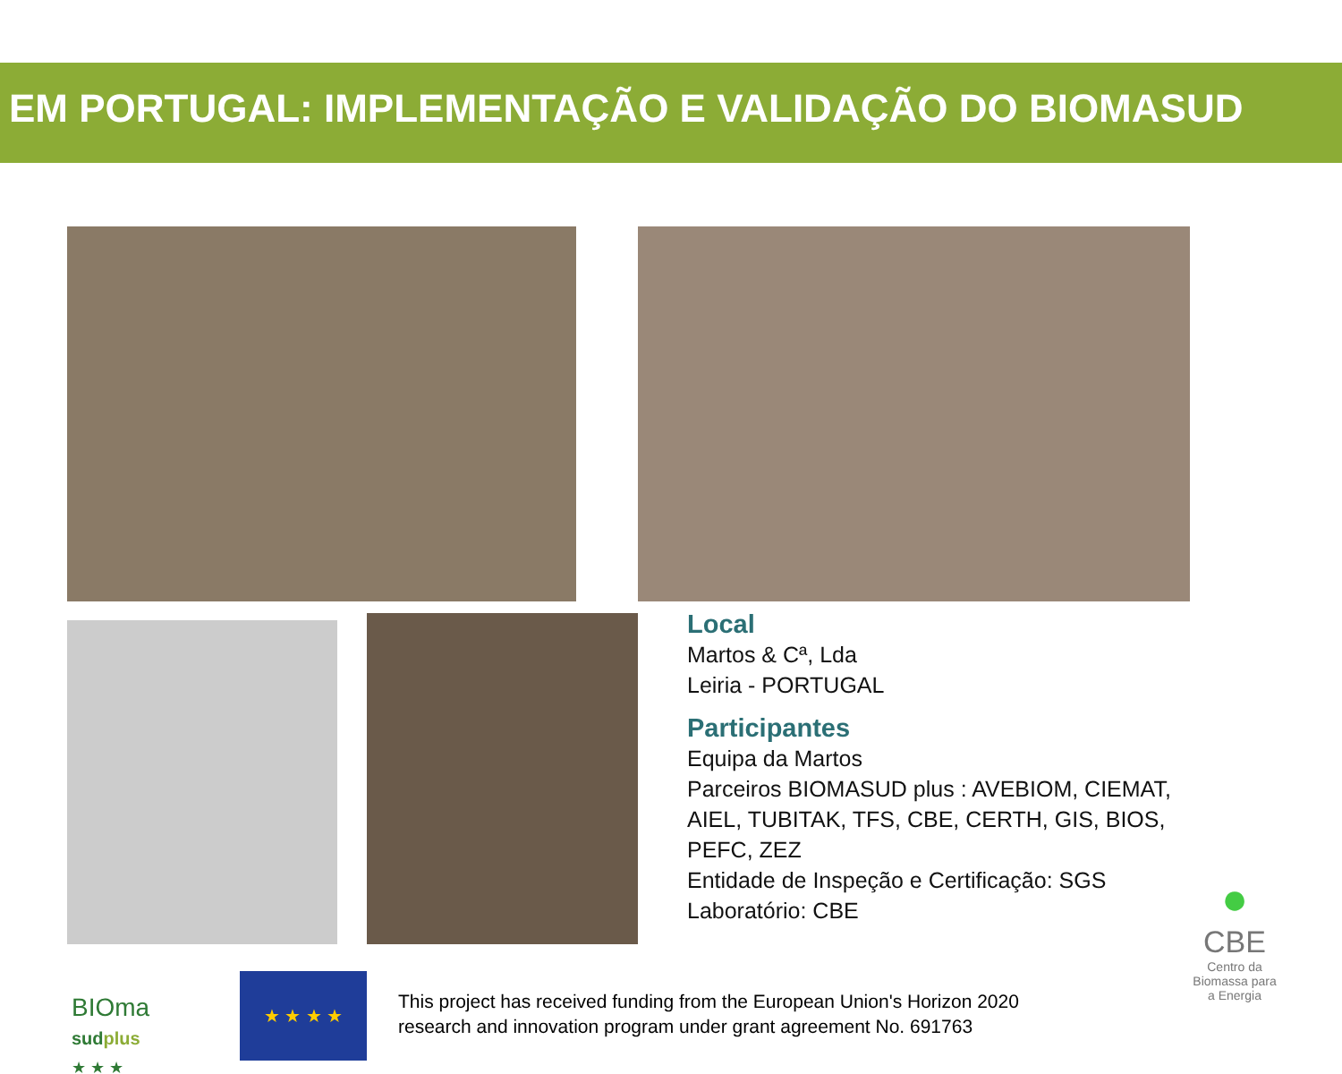EM PORTUGAL: IMPLEMENTAÇÃO E VALIDAÇÃO DO BIOMASUD
Local
Martos & Cª, Lda
Leiria - PORTUGAL
Participantes
Equipa da Martos
Parceiros BIOMASUD plus : AVEBIOM, CIEMAT,
AIEL, TUBITAK, TFS, CBE, CERTH, GIS, BIOS,
PEFC, ZEZ
Entidade de Inspeção e Certificação: SGS
Laboratório: CBE
BIOma
sudplus
★ ★ ★
★ ★ ★ ★
This project has received funding from the European Union's Horizon 2020
research and innovation program under grant agreement No. 691763
●
CBE
Centro da Biomassa para a Energia